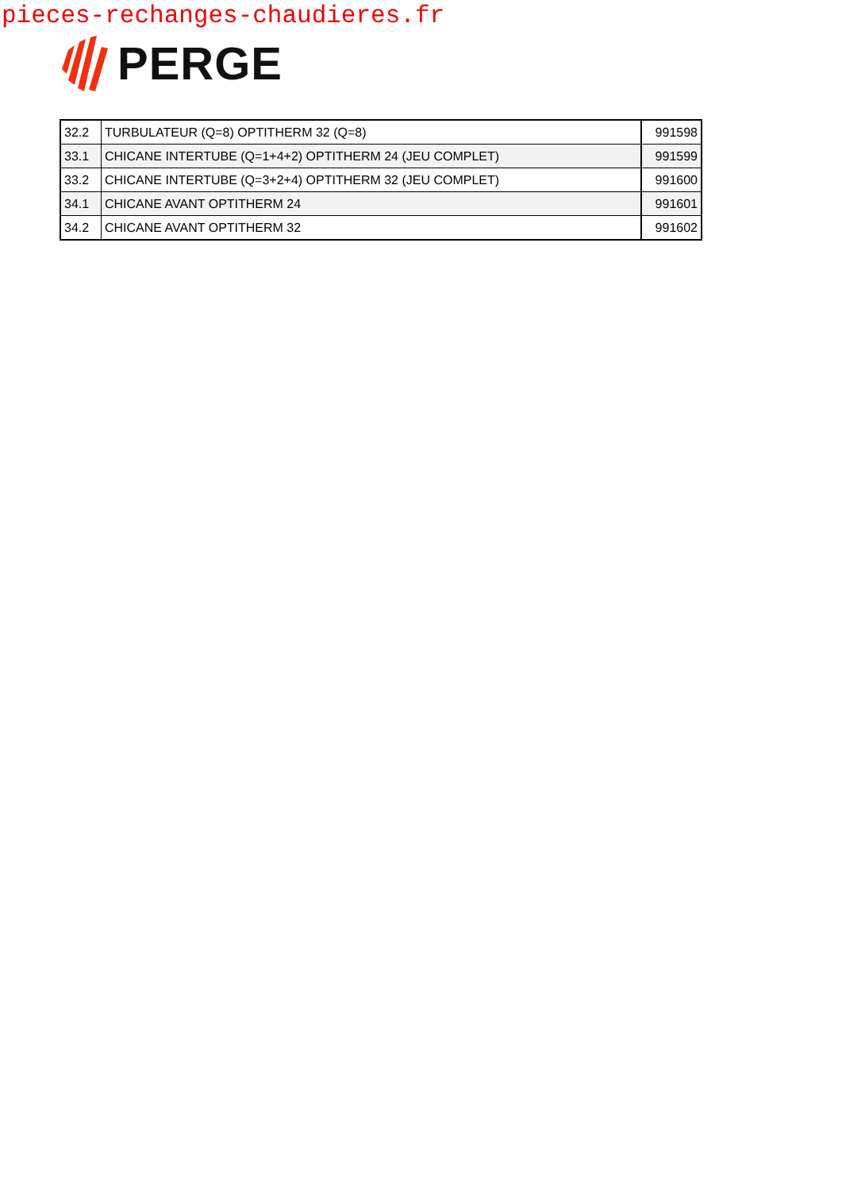pieces-rechanges-chaudieres.fr
PERGE
| 32.2 | TURBULATEUR (Q=8) OPTITHERM 32 (Q=8) | 991598 |
| 33.1 | CHICANE INTERTUBE (Q=1+4+2) OPTITHERM 24 (JEU COMPLET) | 991599 |
| 33.2 | CHICANE INTERTUBE (Q=3+2+4) OPTITHERM 32 (JEU COMPLET) | 991600 |
| 34.1 | CHICANE AVANT OPTITHERM 24 | 991601 |
| 34.2 | CHICANE AVANT OPTITHERM 32 | 991602 |